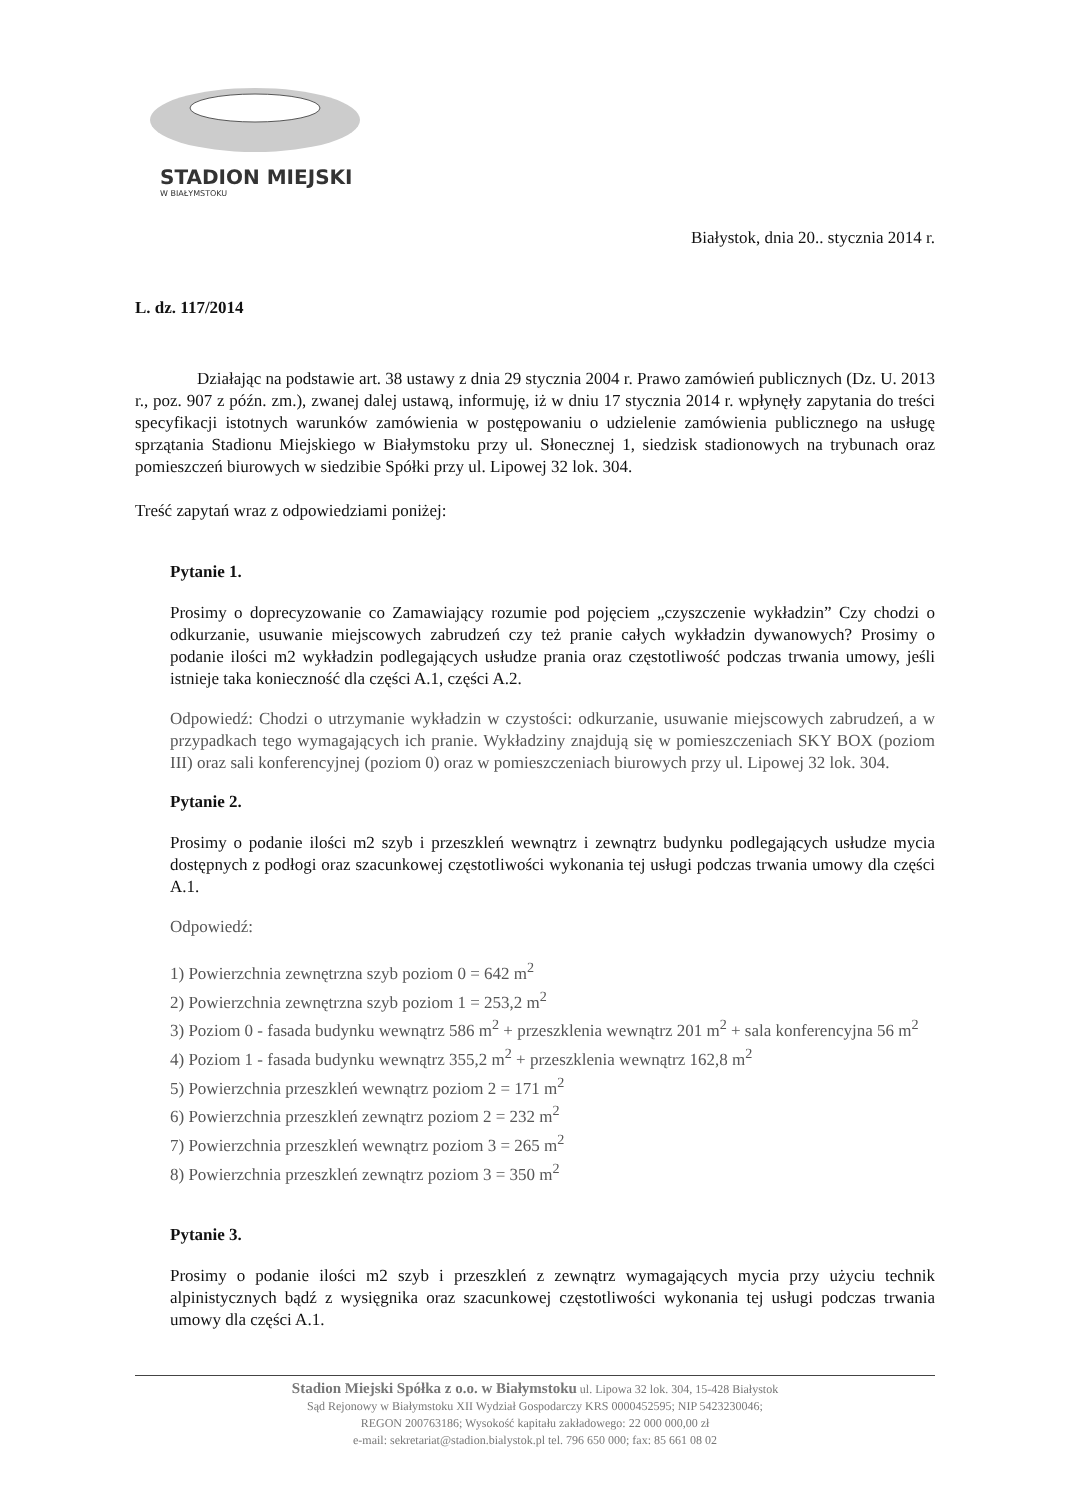STADION MIEJSKI
W BIAŁYMSTOKU
Białystok, dnia 20.. stycznia 2014 r.
L. dz. 117/2014
Działając na podstawie art. 38 ustawy z dnia 29 stycznia 2004 r. Prawo zamówień publicznych (Dz. U. 2013 r., poz. 907 z późn. zm.), zwanej dalej ustawą, informuję, iż w dniu 17 stycznia 2014 r. wpłynęły zapytania do treści specyfikacji istotnych warunków zamówienia w postępowaniu o udzielenie zamówienia publicznego na usługę sprzątania Stadionu Miejskiego w Białymstoku przy ul. Słonecznej 1, siedzisk stadionowych na trybunach oraz pomieszczeń biurowych w siedzibie Spółki przy ul. Lipowej 32 lok. 304.
Treść zapytań wraz z odpowiedziami poniżej:
Pytanie 1.
Prosimy o doprecyzowanie co Zamawiający rozumie pod pojęciem „czyszczenie wykładzin” Czy chodzi o odkurzanie, usuwanie miejscowych zabrudzeń czy też pranie całych wykładzin dywanowych? Prosimy o podanie ilości m2 wykładzin podlegających usłudze prania oraz częstotliwość podczas trwania umowy, jeśli istnieje taka konieczność dla części A.1, części A.2.
Odpowiedź: Chodzi o utrzymanie wykładzin w czystości: odkurzanie, usuwanie miejscowych zabrudzeń, a w przypadkach tego wymagających ich pranie. Wykładziny znajdują się w pomieszczeniach SKY BOX (poziom III) oraz sali konferencyjnej (poziom 0) oraz w pomieszczeniach biurowych przy ul. Lipowej 32 lok. 304.
Pytanie 2.
Prosimy o podanie ilości m2 szyb i przeszkleń wewnątrz i zewnątrz budynku podlegających usłudze mycia dostępnych z podłogi oraz szacunkowej częstotliwości wykonania tej usługi podczas trwania umowy dla części A.1.
Odpowiedź:
1) Powierzchnia zewnętrzna szyb poziom 0 = 642 m<sup>2</sup>
2) Powierzchnia zewnętrzna szyb poziom 1 = 253,2 m<sup>2</sup>
3) Poziom 0 - fasada budynku wewnątrz 586 m<sup>2</sup> + przeszklenia wewnątrz 201 m<sup>2</sup> + sala konferencyjna 56 m<sup>2</sup>
4) Poziom 1 - fasada budynku wewnątrz 355,2 m<sup>2</sup> + przeszklenia wewnątrz 162,8 m<sup>2</sup>
5) Powierzchnia przeszkleń wewnątrz poziom 2 = 171 m<sup>2</sup>
6) Powierzchnia przeszkleń zewnątrz poziom 2 = 232 m<sup>2</sup>
7) Powierzchnia przeszkleń wewnątrz poziom 3 = 265 m<sup>2</sup>
8) Powierzchnia przeszkleń zewnątrz poziom 3 = 350 m<sup>2</sup>
Pytanie 3.
Prosimy o podanie ilości m2 szyb i przeszkleń z zewnątrz wymagających mycia przy użyciu technik alpinistycznych bądź z wysięgnika oraz szacunkowej częstotliwości wykonania tej usługi podczas trwania umowy dla części A.1.
Stadion Miejski Spółka z o.o. w Białymstoku ul. Lipowa 32 lok. 304, 15-428 Białystok
Sąd Rejonowy w Białymstoku XII Wydział Gospodarczy KRS 0000452595; NIP 5423230046;
REGON 200763186; Wysokość kapitału zakładowego: 22 000 000,00 zł
e-mail: sekretariat@stadion.bialystok.pl tel. 796 650 000; fax: 85 661 08 02